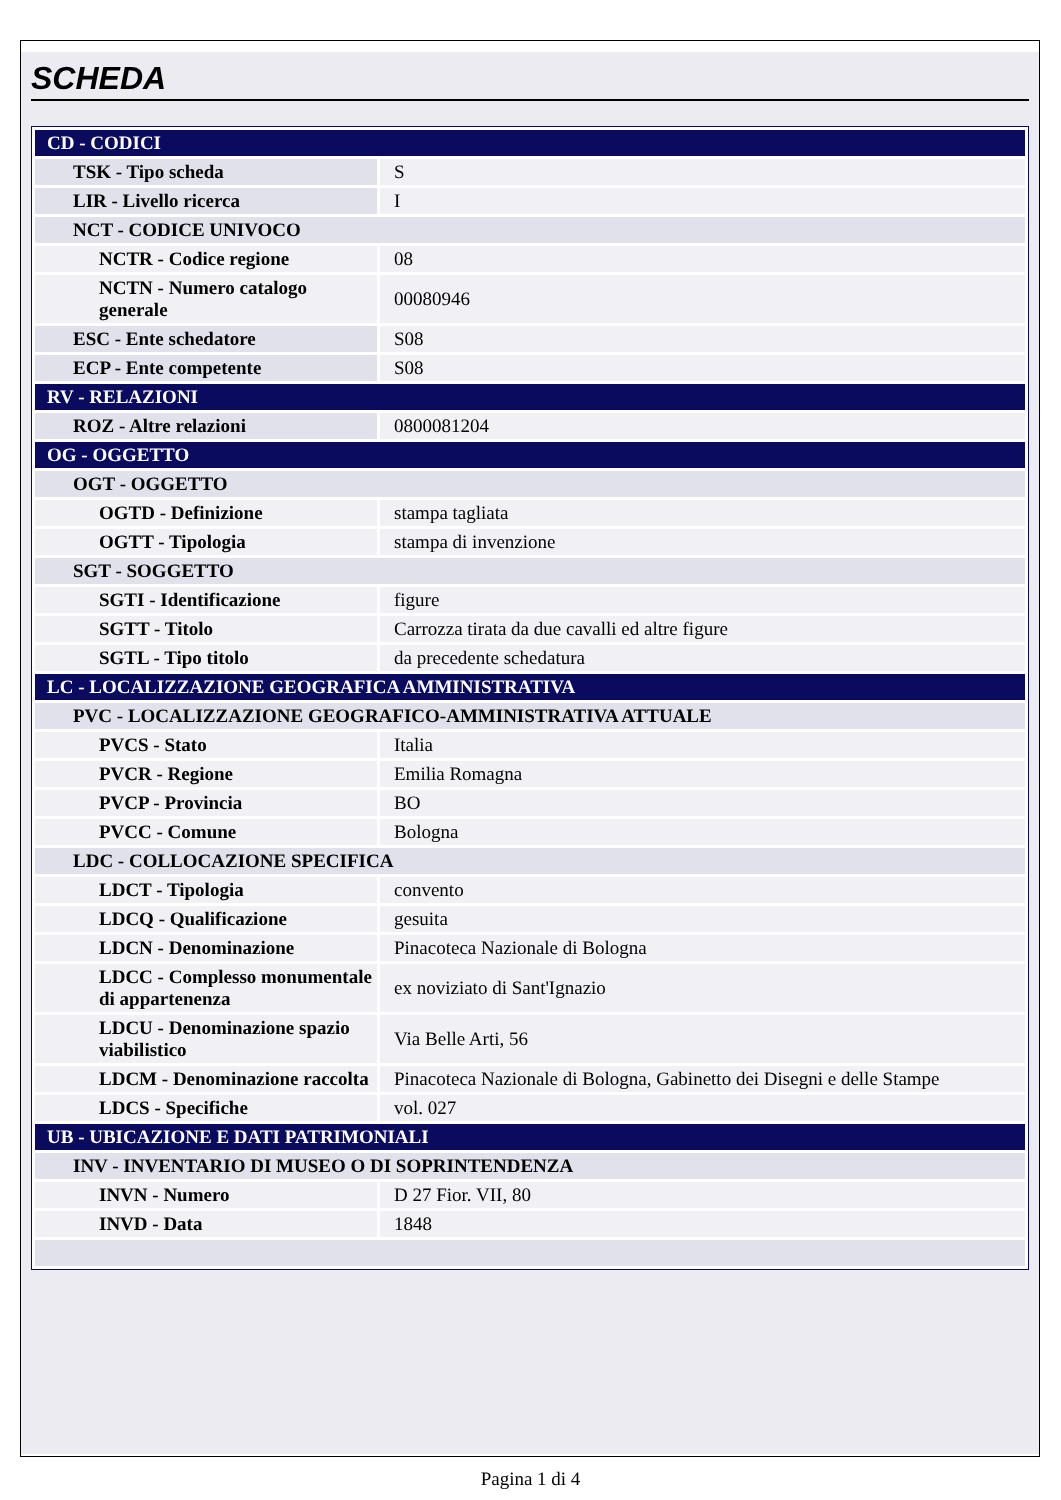SCHEDA
| CD - CODICI | |
| TSK - Tipo scheda | S |
| LIR - Livello ricerca | I |
| NCT - CODICE UNIVOCO | |
| NCTR - Codice regione | 08 |
| NCTN - Numero catalogo generale | 00080946 |
| ESC - Ente schedatore | S08 |
| ECP - Ente competente | S08 |
| RV - RELAZIONI | |
| ROZ - Altre relazioni | 0800081204 |
| OG - OGGETTO | |
| OGT - OGGETTO | |
| OGTD - Definizione | stampa tagliata |
| OGTT - Tipologia | stampa di invenzione |
| SGT - SOGGETTO | |
| SGTI - Identificazione | figure |
| SGTT - Titolo | Carrozza tirata da due cavalli ed altre figure |
| SGTL - Tipo titolo | da precedente schedatura |
| LC - LOCALIZZAZIONE GEOGRAFICA AMMINISTRATIVA | |
| PVC - LOCALIZZAZIONE GEOGRAFICO-AMMINISTRATIVA ATTUALE | |
| PVCS - Stato | Italia |
| PVCR - Regione | Emilia Romagna |
| PVCP - Provincia | BO |
| PVCC - Comune | Bologna |
| LDC - COLLOCAZIONE SPECIFICA | |
| LDCT - Tipologia | convento |
| LDCQ - Qualificazione | gesuita |
| LDCN - Denominazione | Pinacoteca Nazionale di Bologna |
| LDCC - Complesso monumentale di appartenenza | ex noviziato di Sant'Ignazio |
| LDCU - Denominazione spazio viabilistico | Via Belle Arti, 56 |
| LDCM - Denominazione raccolta | Pinacoteca Nazionale di Bologna, Gabinetto dei Disegni e delle Stampe |
| LDCS - Specifiche | vol. 027 |
| UB - UBICAZIONE E DATI PATRIMONIALI | |
| INV - INVENTARIO DI MUSEO O DI SOPRINTENDENZA | |
| INVN - Numero | D 27 Fior. VII, 80 |
| INVD - Data | 1848 |
Pagina 1 di 4